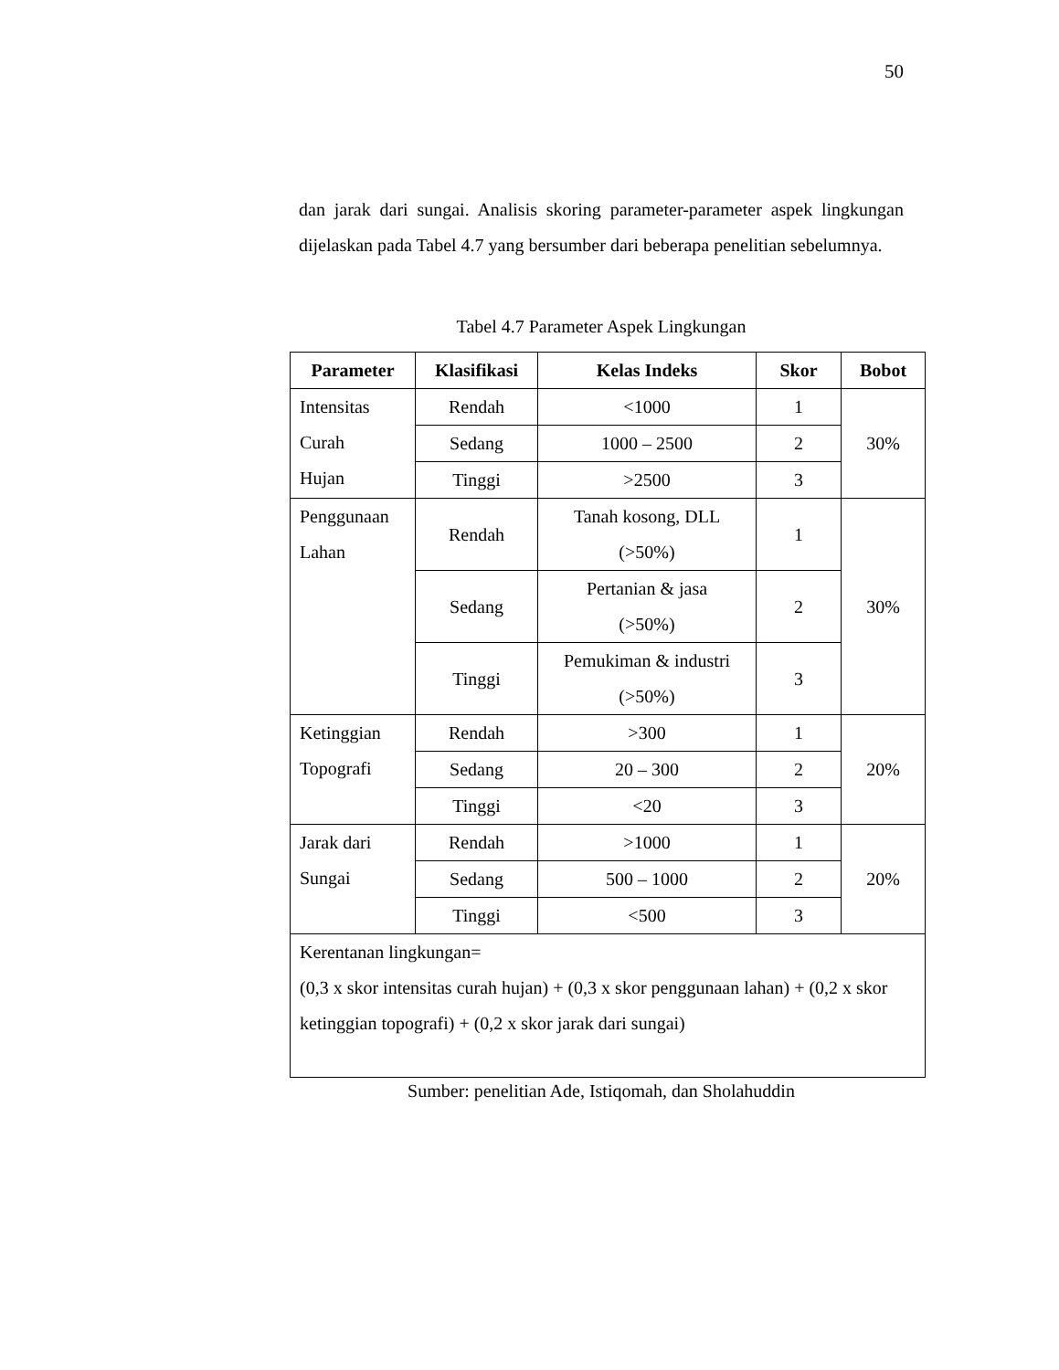50
dan jarak dari sungai. Analisis skoring parameter-parameter aspek lingkungan dijelaskan pada Tabel 4.7 yang bersumber dari beberapa penelitian sebelumnya.
Tabel 4.7 Parameter Aspek Lingkungan
| Parameter | Klasifikasi | Kelas Indeks | Skor | Bobot |
| --- | --- | --- | --- | --- |
| Intensitas Curah Hujan | Rendah | <1000 | 1 | 30% |
| | Sedang | 1000 – 2500 | 2 | |
| | Tinggi | >2500 | 3 | |
| Penggunaan Lahan | Rendah | Tanah kosong, DLL (>50%) | 1 | 30% |
| | Sedang | Pertanian & jasa (>50%) | 2 | |
| | Tinggi | Pemukiman & industri (>50%) | 3 | |
| Ketinggian Topografi | Rendah | >300 | 1 | 20% |
| | Sedang | 20 – 300 | 2 | |
| | Tinggi | <20 | 3 | |
| Jarak dari Sungai | Rendah | >1000 | 1 | 20% |
| | Sedang | 500 – 1000 | 2 | |
| | Tinggi | <500 | 3 | |
| Kerentanan lingkungan= (0,3 x skor intensitas curah hujan) + (0,3 x skor penggunaan lahan) + (0,2 x skor ketinggian topografi) + (0,2 x skor jarak dari sungai) | | | | |
Sumber: penelitian Ade, Istiqomah, dan Sholahuddin